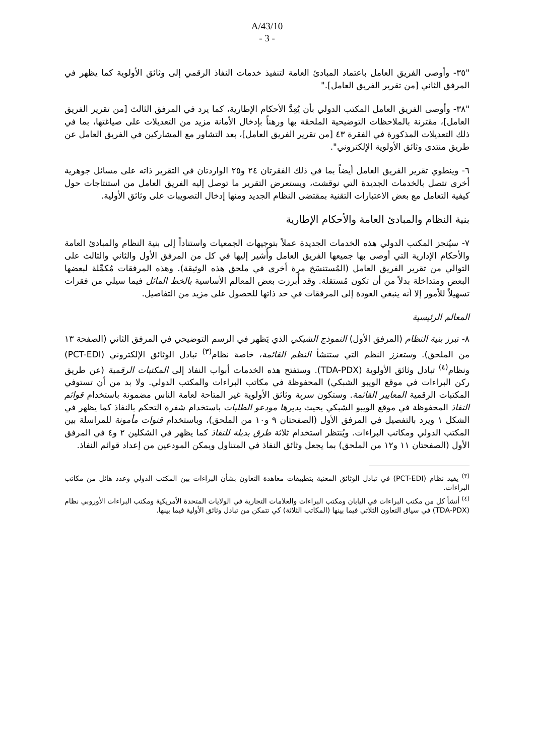A/43/10
- 3 -
"٣٥- وأوصى الفريق العامل باعتماد المبادئ العامة لتنفيذ خدمات النفاذ الرقمي إلى وثائق الأولوية كما يظهر في المرفق الثاني [من تقرير الفريق العامل]."
"٣٨- وأوصى الفريق العامل المكتب الدولي بأن يُعِدَّ الأحكام الإطارية، كما يرد في المرفق الثالث [من تقرير الفريق العامل]، مقترنة بالملاحظات التوضيحية الملحقة بها ورهناً بإدخال الأمانة مزيد من التعديلات على صياغتها، بما في ذلك التعديلات المذكورة في الفقرة ٤٣ [من تقرير الفريق العامل]، بعد التشاور مع المشاركين في الفريق العامل عن طريق منتدى وثائق الأولوية الإلكتروني".
٦- وينطوي تقرير الفريق العامل أيضاً بما في ذلك الفقرتان ٢٤ و٢٥ الواردتان في التقرير ذاته على مسائل جوهرية أخرى تتصل بالخدمات الجديدة التي نوقشت، ويستعرض التقرير ما توصل إليه الفريق العامل من استنتاجات حول كيفية التعامل مع بعض الاعتبارات التقنية بمقتضى النظام الجديد ومنها إدخال التصويبات على وثائق الأولية.
بنية النظام والمبادئ العامة والأحكام الإطارية
٧- سيُنجز المكتب الدولي هذه الخدمات الجديدة عملاً بتوجيهات الجمعيات واستناداً إلى بنية النظام والمبادئ العامة والأحكام الإدارية التي أوصى بها جميعها الفريق العامل وأُشير إليها في كل من المرفق الأول والثاني والثالث على التوالي من تقرير الفريق العامل (المُستنسَخ مرة أخرى في ملحق هذه الوثيقة). وهذه المرفقات مُكمِّلة لبعضها البعض ومتداخلة بدلاً من أن تكون مُستقلة. وقد أُبرزت بعض المعالم الأساسية بالخط المائل فيما سيلي من فقرات تسهيلاً للأمور إلا أنه ينبغي العودة إلى المرفقات في حد ذاتها للحصول على مزيد من التفاصيل.
المعالم الرئيسية
٨- تبرز بنية النظام (المرفق الأول) النموذج الشبكي الذي يَظهر في الرسم التوضيحي في المرفق الثاني (الصفحة ١٣ من الملحق). وستعزز النظم التي ستنشأ النظم القائمة، خاصة نظام<sup>(٣)</sup> تبادل الوثائق الإلكتروني (PCT-EDI) ونظام<sup>(٤)</sup> تبادل وثائق الأولوية (TDA-PDX). وستفتح هذه الخدمات أبواب النفاذ إلى المكتبات الرقمية (عن طريق ركن البراءات في موقع الويبو الشبكي) المحفوظة في مكاتب البراءات والمكتب الدولي. ولا بد من أن تستوفي المكتبات الرقمية المعايير القائمة. وستكون سرية وثائق الأولوية غير المتاحة لعامة الناس مضمونة باستخدام قوائم النفاذ المحفوظة في موقع الويبو الشبكي بحيث يديرها مودعو الطلبات باستخدام شفرة التحكم بالنفاذ كما يظهر في الشكل ١ ويرد بالتفصيل في المرفق الأول (الصفحتان ٩ و١٠ من الملحق)، وباستخدام قنوات مأمونة للمراسلة بين المكتب الدولي ومكاتب البراءات. ويُنتظر استخدام ثلاثة طرق بديلة للنفاذ كما يظهر في الشكلين ٢ و٤ في المرفق الأول (الصفحتان ١١ و١٢ من الملحق) بما يجعل وثائق النفاذ في المتناول ويمكن المودعين من إعداد قوائم النفاذ.
<sup>(٣)</sup> يفيد نظام (PCT-EDI) في تبادل الوثائق المعنية بتطبيقات معاهدة التعاون بشأن البراءات بين المكتب الدولي وعدد هائل من مكاتب البراءات.
<sup>(٤)</sup> أنشأ كل من مكتب البراءات في اليابان ومكتب البراءات والعلامات التجارية في الولايات المتحدة الأمريكية ومكتب البراءات الأوروبي نظام (TDA-PDX) في سياق التعاون الثلاثي فيما بينها (المكاتب الثلاثة) كي تتمكن من تبادل وثائق الأولية فيما بينها.